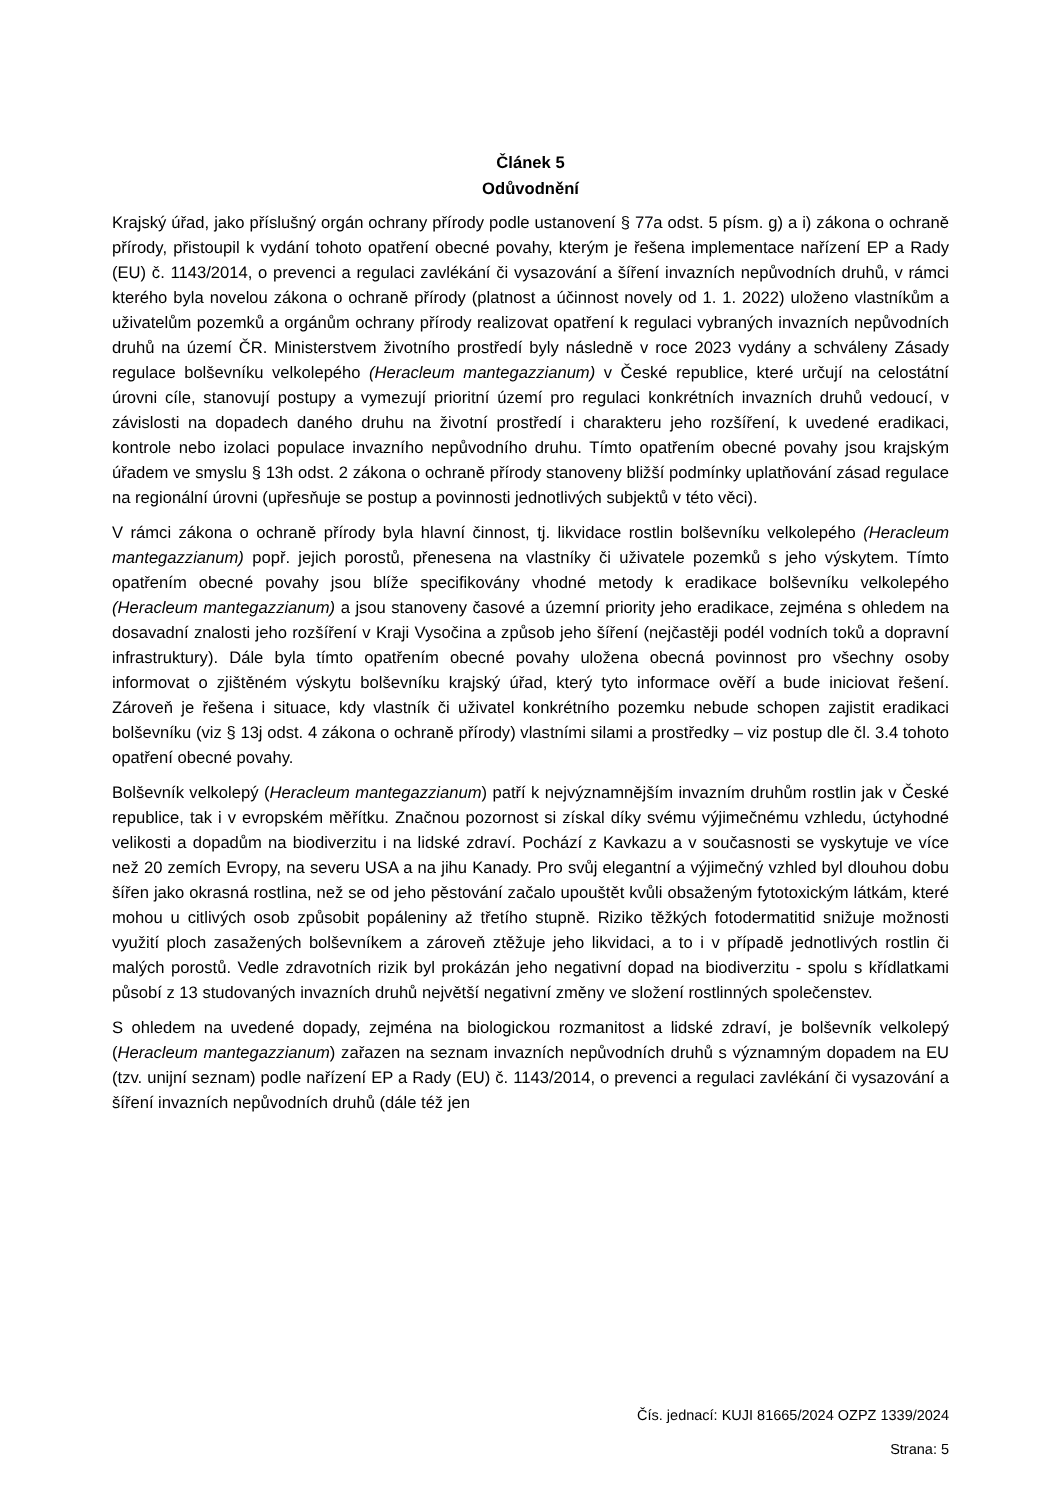Článek 5
Odůvodnění
Krajský úřad, jako příslušný orgán ochrany přírody podle ustanovení § 77a odst. 5 písm. g) a i) zákona o ochraně přírody, přistoupil k vydání tohoto opatření obecné povahy, kterým je řešena implementace nařízení EP a Rady (EU) č. 1143/2014, o prevenci a regulaci zavlékání či vysazování a šíření invazních nepůvodních druhů, v rámci kterého byla novelou zákona o ochraně přírody (platnost a účinnost novely od 1. 1. 2022) uloženo vlastníkům a uživatelům pozemků a orgánům ochrany přírody realizovat opatření k regulaci vybraných invazních nepůvodních druhů na území ČR. Ministerstvem životního prostředí byly následně v roce 2023 vydány a schváleny Zásady regulace bolševníku velkolepého (Heracleum mantegazzianum) v České republice, které určují na celostátní úrovni cíle, stanovují postupy a vymezují prioritní území pro regulaci konkrétních invazních druhů vedoucí, v závislosti na dopadech daného druhu na životní prostředí i charakteru jeho rozšíření, k uvedené eradikaci, kontrole nebo izolaci populace invazního nepůvodního druhu. Tímto opatřením obecné povahy jsou krajským úřadem ve smyslu § 13h odst. 2 zákona o ochraně přírody stanoveny bližší podmínky uplatňování zásad regulace na regionální úrovni (upřesňuje se postup a povinnosti jednotlivých subjektů v této věci).
V rámci zákona o ochraně přírody byla hlavní činnost, tj. likvidace rostlin bolševníku velkolepého (Heracleum mantegazzianum) popř. jejich porostů, přenesena na vlastníky či uživatele pozemků s jeho výskytem. Tímto opatřením obecné povahy jsou blíže specifikovány vhodné metody k eradikace bolševníku velkolepého (Heracleum mantegazzianum) a jsou stanoveny časové a územní priority jeho eradikace, zejména s ohledem na dosavadní znalosti jeho rozšíření v Kraji Vysočina a způsob jeho šíření (nejčastěji podél vodních toků a dopravní infrastruktury). Dále byla tímto opatřením obecné povahy uložena obecná povinnost pro všechny osoby informovat o zjištěném výskytu bolševníku krajský úřad, který tyto informace ověří a bude iniciovat řešení. Zároveň je řešena i situace, kdy vlastník či uživatel konkrétního pozemku nebude schopen zajistit eradikaci bolševníku (viz § 13j odst. 4 zákona o ochraně přírody) vlastními silami a prostředky – viz postup dle čl. 3.4 tohoto opatření obecné povahy.
Bolševník velkolepý (Heracleum mantegazzianum) patří k nejvýznamnějším invazním druhům rostlin jak v České republice, tak i v evropském měřítku. Značnou pozornost si získal díky svému výjimečnému vzhledu, úctyhodné velikosti a dopadům na biodiverzitu i na lidské zdraví. Pochází z Kavkazu a v současnosti se vyskytuje ve více než 20 zemích Evropy, na severu USA a na jihu Kanady. Pro svůj elegantní a výjimečný vzhled byl dlouhou dobu šířen jako okrasná rostlina, než se od jeho pěstování začalo upouštět kvůli obsaženým fytotoxickým látkám, které mohou u citlivých osob způsobit popáleniny až třetího stupně. Riziko těžkých fotodermatitid snižuje možnosti využití ploch zasažených bolševníkem a zároveň ztěžuje jeho likvidaci, a to i v případě jednotlivých rostlin či malých porostů. Vedle zdravotních rizik byl prokázán jeho negativní dopad na biodiverzitu - spolu s křídlatkami působí z 13 studovaných invazních druhů největší negativní změny ve složení rostlinných společenstev.
S ohledem na uvedené dopady, zejména na biologickou rozmanitost a lidské zdraví, je bolševník velkolepý (Heracleum mantegazzianum) zařazen na seznam invazních nepůvodních druhů s významným dopadem na EU (tzv. unijní seznam) podle nařízení EP a Rady (EU) č. 1143/2014, o prevenci a regulaci zavlékání či vysazování a šíření invazních nepůvodních druhů (dále též jen
Čís. jednací: KUJI 81665/2024 OZPZ 1339/2024
Strana: 5